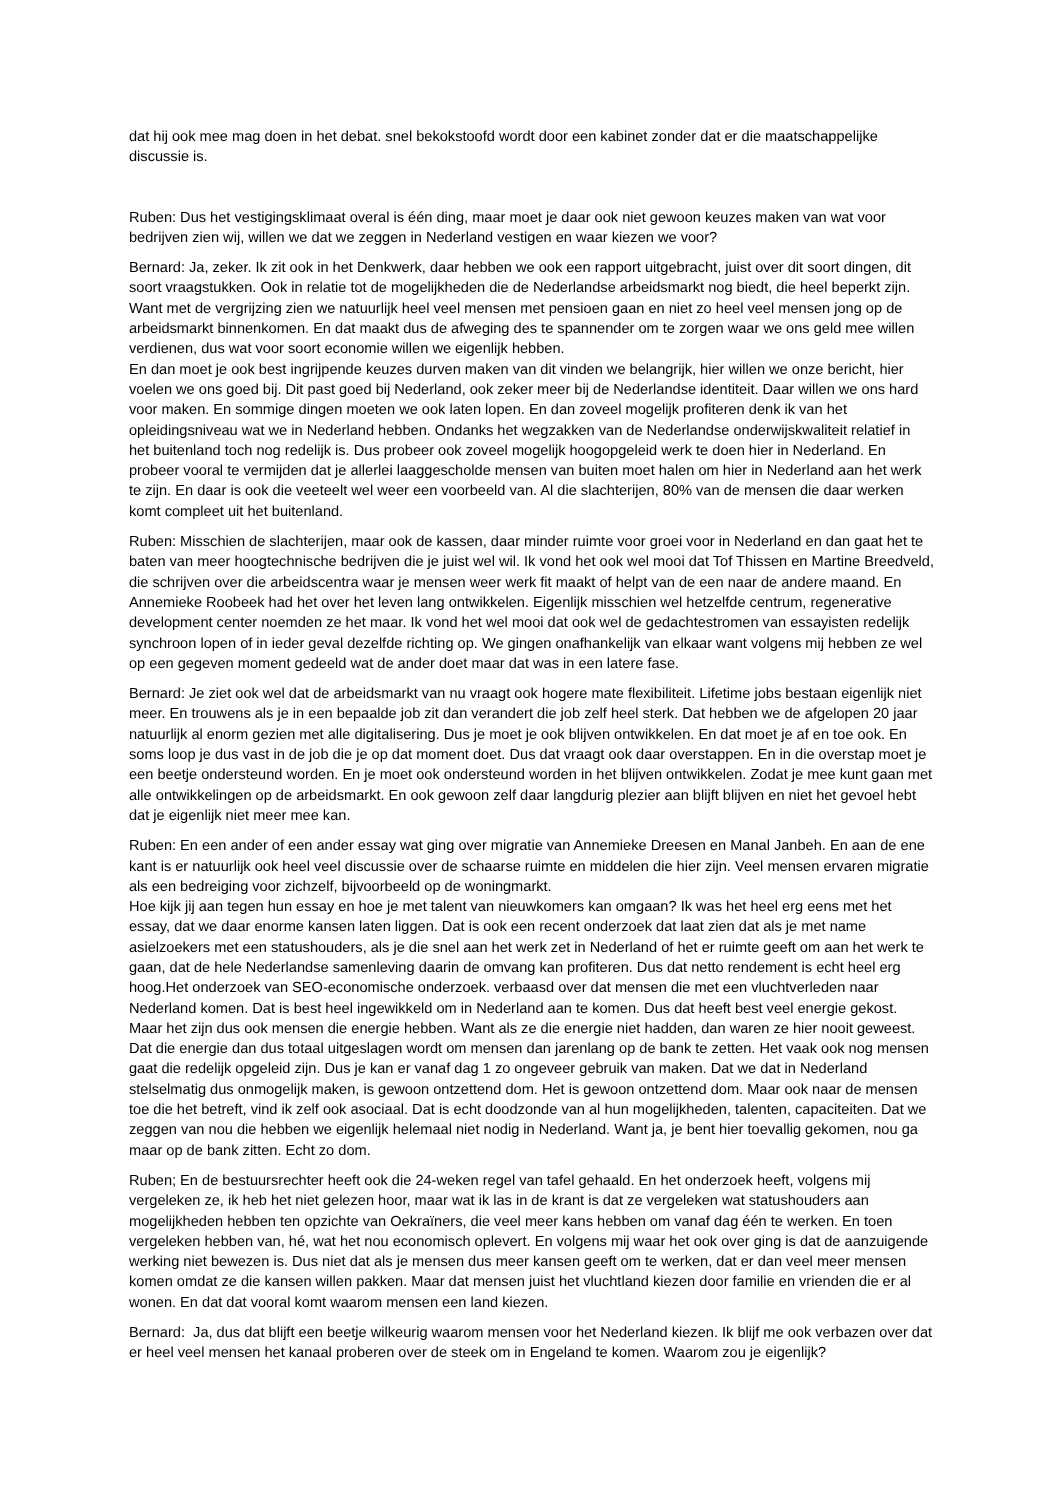dat hij ook mee mag doen in het debat. snel bekokstoofd wordt door een kabinet zonder dat er die maatschappelijke discussie is.
Ruben: Dus het vestigingsklimaat overal is één ding, maar moet je daar ook niet gewoon keuzes maken van wat voor bedrijven zien wij, willen we dat we zeggen in Nederland vestigen en waar kiezen we voor?
Bernard: Ja, zeker. Ik zit ook in het Denkwerk, daar hebben we ook een rapport uitgebracht, juist over dit soort dingen, dit soort vraagstukken. Ook in relatie tot de mogelijkheden die de Nederlandse arbeidsmarkt nog biedt, die heel beperkt zijn. Want met de vergrijzing zien we natuurlijk heel veel mensen met pensioen gaan en niet zo heel veel mensen jong op de arbeidsmarkt binnenkomen. En dat maakt dus de afweging des te spannender om te zorgen waar we ons geld mee willen verdienen, dus wat voor soort economie willen we eigenlijk hebben.
En dan moet je ook best ingrijpende keuzes durven maken van dit vinden we belangrijk, hier willen we onze bericht, hier voelen we ons goed bij. Dit past goed bij Nederland, ook zeker meer bij de Nederlandse identiteit. Daar willen we ons hard voor maken. En sommige dingen moeten we ook laten lopen. En dan zoveel mogelijk profiteren denk ik van het opleidingsniveau wat we in Nederland hebben. Ondanks het wegzakken van de Nederlandse onderwijskwaliteit relatief in het buitenland toch nog redelijk is. Dus probeer ook zoveel mogelijk hoogopgeleid werk te doen hier in Nederland. En probeer vooral te vermijden dat je allerlei laaggescholde mensen van buiten moet halen om hier in Nederland aan het werk te zijn. En daar is ook die veeteelt wel weer een voorbeeld van. Al die slachterijen, 80% van de mensen die daar werken komt compleet uit het buitenland.
Ruben: Misschien de slachterijen, maar ook de kassen, daar minder ruimte voor groei voor in Nederland en dan gaat het te baten van meer hoogtechnische bedrijven die je juist wel wil. Ik vond het ook wel mooi dat Tof Thissen en Martine Breedveld, die schrijven over die arbeidscentra waar je mensen weer werk fit maakt of helpt van de een naar de andere maand. En Annemieke Roobeek had het over het leven lang ontwikkelen. Eigenlijk misschien wel hetzelfde centrum, regenerative development center noemden ze het maar. Ik vond het wel mooi dat ook wel de gedachtestromen van essayisten redelijk synchroon lopen of in ieder geval dezelfde richting op. We gingen onafhankelijk van elkaar want volgens mij hebben ze wel op een gegeven moment gedeeld wat de ander doet maar dat was in een latere fase.
Bernard: Je ziet ook wel dat de arbeidsmarkt van nu vraagt ook hogere mate flexibiliteit. Lifetime jobs bestaan eigenlijk niet meer. En trouwens als je in een bepaalde job zit dan verandert die job zelf heel sterk. Dat hebben we de afgelopen 20 jaar natuurlijk al enorm gezien met alle digitalisering. Dus je moet je ook blijven ontwikkelen. En dat moet je af en toe ook. En soms loop je dus vast in de job die je op dat moment doet. Dus dat vraagt ook daar overstappen. En in die overstap moet je een beetje ondersteund worden. En je moet ook ondersteund worden in het blijven ontwikkelen. Zodat je mee kunt gaan met alle ontwikkelingen op de arbeidsmarkt. En ook gewoon zelf daar langdurig plezier aan blijft blijven en niet het gevoel hebt dat je eigenlijk niet meer mee kan.
Ruben: En een ander of een ander essay wat ging over migratie van Annemieke Dreesen en Manal Janbeh. En aan de ene kant is er natuurlijk ook heel veel discussie over de schaarse ruimte en middelen die hier zijn. Veel mensen ervaren migratie als een bedreiging voor zichzelf, bijvoorbeeld op de woningmarkt.
Hoe kijk jij aan tegen hun essay en hoe je met talent van nieuwkomers kan omgaan? Ik was het heel erg eens met het essay, dat we daar enorme kansen laten liggen. Dat is ook een recent onderzoek dat laat zien dat als je met name asielzoekers met een statushouders, als je die snel aan het werk zet in Nederland of het er ruimte geeft om aan het werk te gaan, dat de hele Nederlandse samenleving daarin de omvang kan profiteren. Dus dat netto rendement is echt heel erg hoog.Het onderzoek van SEO-economische onderzoek. verbaasd over dat mensen die met een vluchtverleden naar Nederland komen. Dat is best heel ingewikkeld om in Nederland aan te komen. Dus dat heeft best veel energie gekost. Maar het zijn dus ook mensen die energie hebben. Want als ze die energie niet hadden, dan waren ze hier nooit geweest. Dat die energie dan dus totaal uitgeslagen wordt om mensen dan jarenlang op de bank te zetten. Het vaak ook nog mensen gaat die redelijk opgeleid zijn. Dus je kan er vanaf dag 1 zo ongeveer gebruik van maken. Dat we dat in Nederland stelselmatig dus onmogelijk maken, is gewoon ontzettend dom. Het is gewoon ontzettend dom. Maar ook naar de mensen toe die het betreft, vind ik zelf ook asociaal. Dat is echt doodzonde van al hun mogelijkheden, talenten, capaciteiten. Dat we zeggen van nou die hebben we eigenlijk helemaal niet nodig in Nederland. Want ja, je bent hier toevallig gekomen, nou ga maar op de bank zitten. Echt zo dom.
Ruben; En de bestuursrechter heeft ook die 24-weken regel van tafel gehaald. En het onderzoek heeft, volgens mij vergeleken ze, ik heb het niet gelezen hoor, maar wat ik las in de krant is dat ze vergeleken wat statushouders aan mogelijkheden hebben ten opzichte van Oekraïners, die veel meer kans hebben om vanaf dag één te werken. En toen vergeleken hebben van, hé, wat het nou economisch oplevert. En volgens mij waar het ook over ging is dat de aanzuigende werking niet bewezen is. Dus niet dat als je mensen dus meer kansen geeft om te werken, dat er dan veel meer mensen komen omdat ze die kansen willen pakken. Maar dat mensen juist het vluchtland kiezen door familie en vrienden die er al wonen. En dat dat vooral komt waarom mensen een land kiezen.
Bernard: Ja, dus dat blijft een beetje wilkeurig waarom mensen voor het Nederland kiezen. Ik blijf me ook verbazen over dat er heel veel mensen het kanaal proberen over de steek om in Engeland te komen. Waarom zou je eigenlijk?